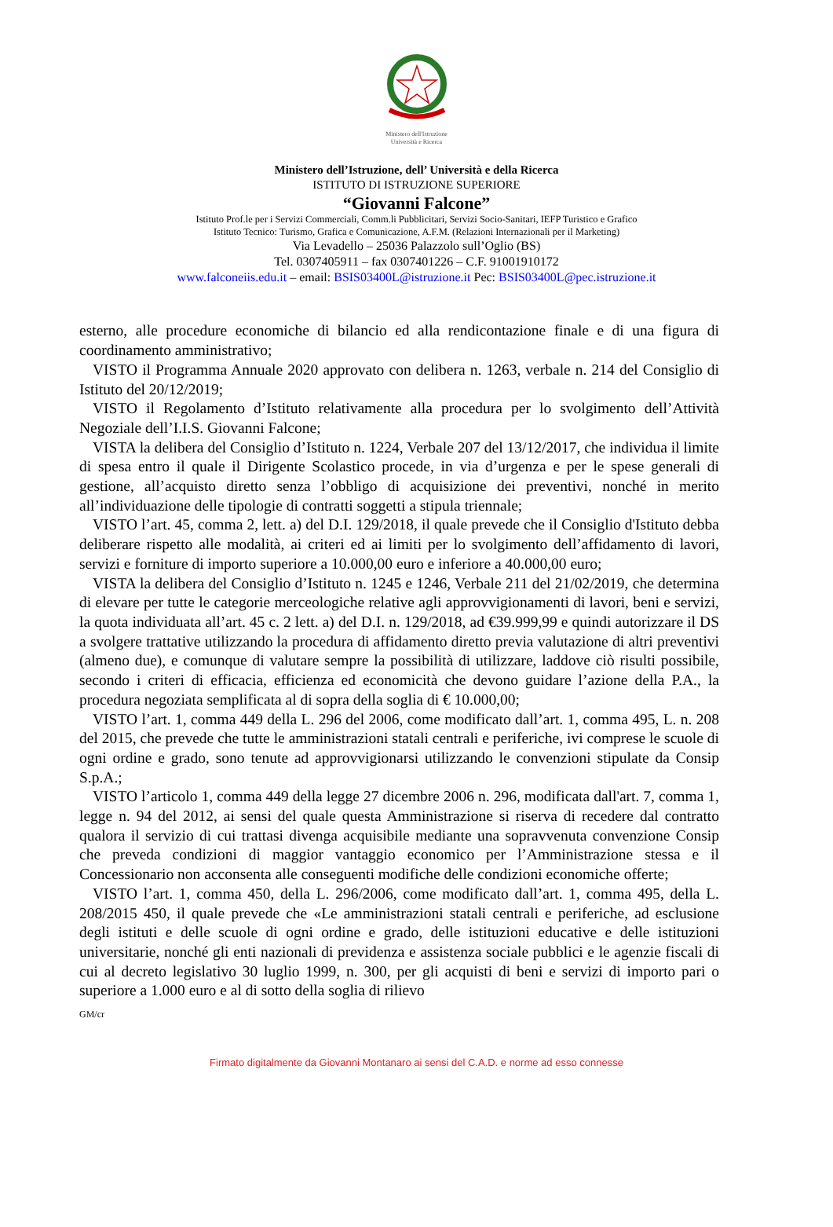Ministero dell'Istruzione
Università e Ricerca
Ministero dell’Istruzione, dell’ Università e della Ricerca
ISTITUTO DI ISTRUZIONE SUPERIORE
“Giovanni Falcone”
Istituto Prof.le per i Servizi Commerciali, Comm.li Pubblicitari, Servizi Socio-Sanitari, IEFP Turistico e Grafico
Istituto Tecnico: Turismo, Grafica e Comunicazione, A.F.M. (Relazioni Internazionali per il Marketing)
Via Levadello – 25036 Palazzolo sull’Oglio (BS)
Tel. 0307405911 – fax 0307401226 – C.F. 91001910172
www.falconeiis.edu.it – email: BSIS03400L@istruzione.it Pec: BSIS03400L@pec.istruzione.it
esterno, alle procedure economiche di bilancio ed alla rendicontazione finale e di una figura di coordinamento amministrativo;
VISTO il Programma Annuale 2020 approvato con delibera n. 1263, verbale n. 214 del Consiglio di Istituto del 20/12/2019;
VISTO il Regolamento d’Istituto relativamente alla procedura per lo svolgimento dell’Attività Negoziale dell’I.I.S. Giovanni Falcone;
VISTA la delibera del Consiglio d’Istituto n. 1224, Verbale 207 del 13/12/2017, che individua il limite di spesa entro il quale il Dirigente Scolastico procede, in via d’urgenza e per le spese generali di gestione, all’acquisto diretto senza l’obbligo di acquisizione dei preventivi, nonché in merito all’individuazione delle tipologie di contratti soggetti a stipula triennale;
VISTO l’art. 45, comma 2, lett. a) del D.I. 129/2018, il quale prevede che il Consiglio d'Istituto debba deliberare rispetto alle modalità, ai criteri ed ai limiti per lo svolgimento dell’affidamento di lavori, servizi e forniture di importo superiore a 10.000,00 euro e inferiore a 40.000,00 euro;
VISTA la delibera del Consiglio d’Istituto n. 1245 e 1246, Verbale 211 del 21/02/2019, che determina di elevare per tutte le categorie merceologiche relative agli approvvigionamenti di lavori, beni e servizi, la quota individuata all’art. 45 c. 2 lett. a) del D.I. n. 129/2018, ad €39.999,99 e quindi autorizzare il DS a svolgere trattative utilizzando la procedura di affidamento diretto previa valutazione di altri preventivi (almeno due), e comunque di valutare sempre la possibilità di utilizzare, laddove ciò risulti possibile, secondo i criteri di efficacia, efficienza ed economicità che devono guidare l’azione della P.A., la procedura negoziata semplificata al di sopra della soglia di € 10.000,00;
VISTO l’art. 1, comma 449 della L. 296 del 2006, come modificato dall’art. 1, comma 495, L. n. 208 del 2015, che prevede che tutte le amministrazioni statali centrali e periferiche, ivi comprese le scuole di ogni ordine e grado, sono tenute ad approvvigionarsi utilizzando le convenzioni stipulate da Consip S.p.A.;
VISTO l’articolo 1, comma 449 della legge 27 dicembre 2006 n. 296, modificata dall'art. 7, comma 1, legge n. 94 del 2012, ai sensi del quale questa Amministrazione si riserva di recedere dal contratto qualora il servizio di cui trattasi divenga acquisibile mediante una sopravvenuta convenzione Consip che preveda condizioni di maggior vantaggio economico per l’Amministrazione stessa e il Concessionario non acconsenta alle conseguenti modifiche delle condizioni economiche offerte;
VISTO l’art. 1, comma 450, della L. 296/2006, come modificato dall’art. 1, comma 495, della L. 208/2015 450, il quale prevede che «Le amministrazioni statali centrali e periferiche, ad esclusione degli istituti e delle scuole di ogni ordine e grado, delle istituzioni educative e delle istituzioni universitarie, nonché gli enti nazionali di previdenza e assistenza sociale pubblici e le agenzie fiscali di cui al decreto legislativo 30 luglio 1999, n. 300, per gli acquisti di beni e servizi di importo pari o superiore a 1.000 euro e al di sotto della soglia di rilievo
GM/cr
Firmato digitalmente da Giovanni Montanaro ai sensi del C.A.D. e norme ad esso connesse